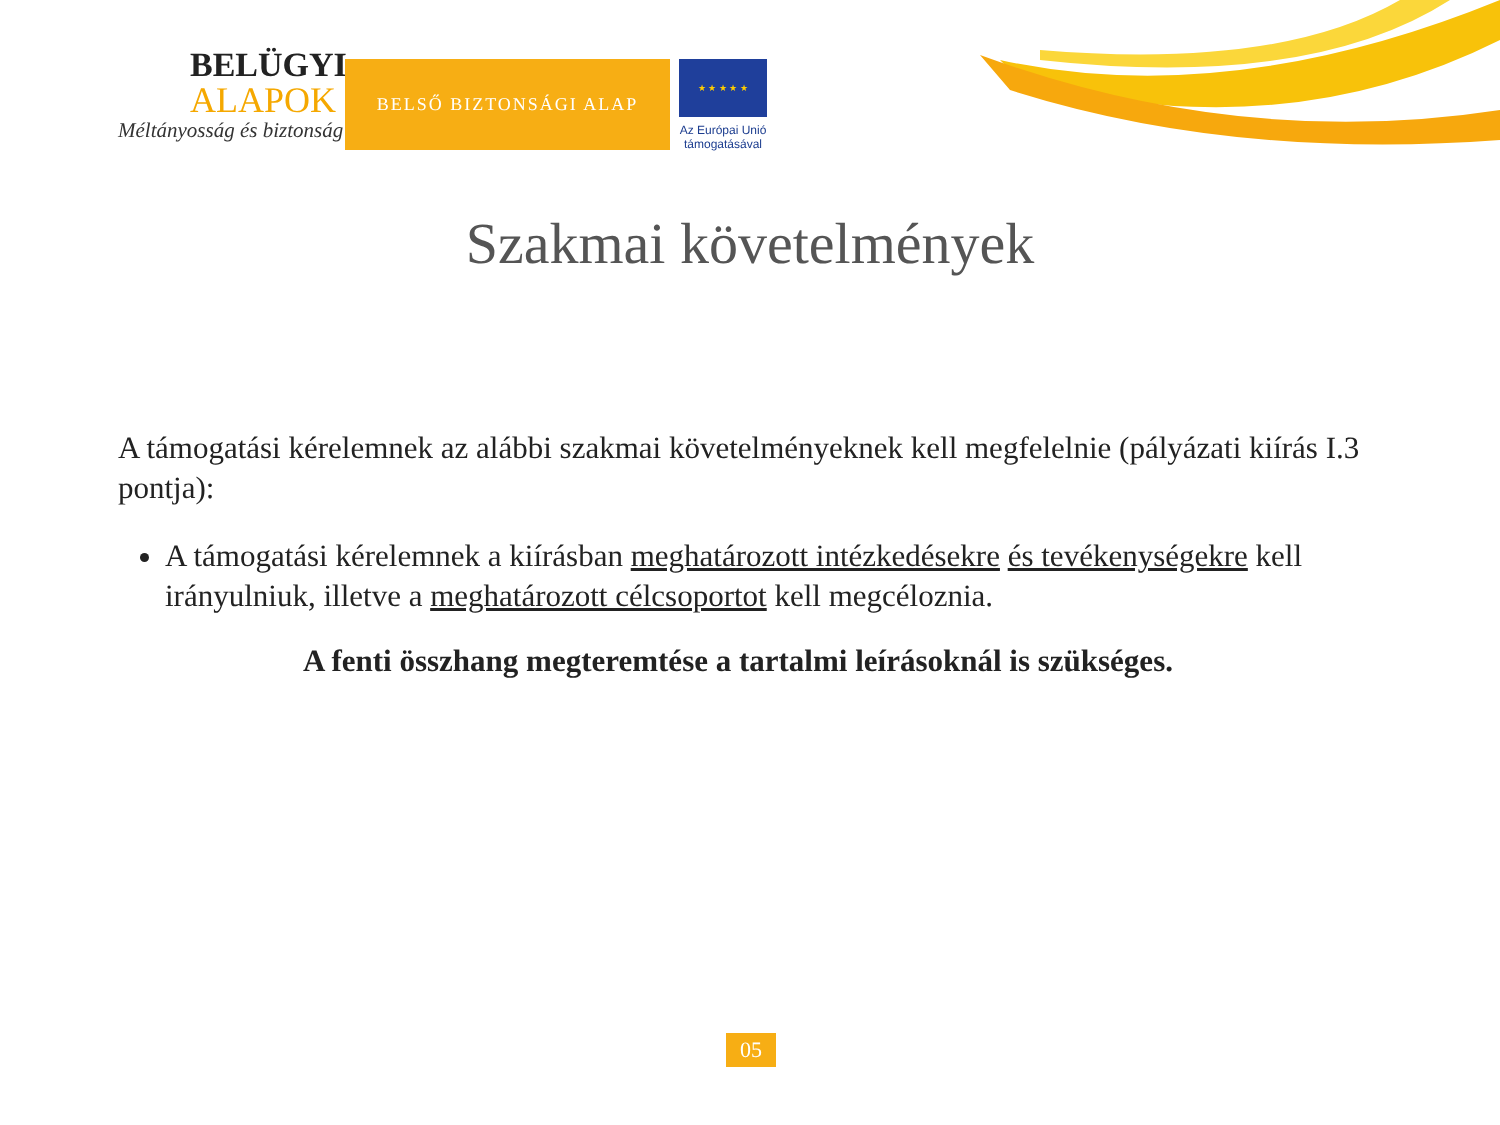BELÜGYI
ALAPOK
Méltányosság és biztonság
BELSŐ BIZTONSÁGI ALAP
★ ★ ★ ★ ★
Az Európai Unió
támogatásával
Szakmai követelmények
A támogatási kérelemnek az alábbi szakmai követelményeknek kell megfelelnie (pályázati kiírás I.3 pontja):
A támogatási kérelemnek a kiírásban meghatározott intézkedésekre és tevékenységekre kell irányulniuk, illetve a meghatározott célcsoportot kell megcéloznia.
A fenti összhang megteremtése a tartalmi leírásoknál is szükséges.
05